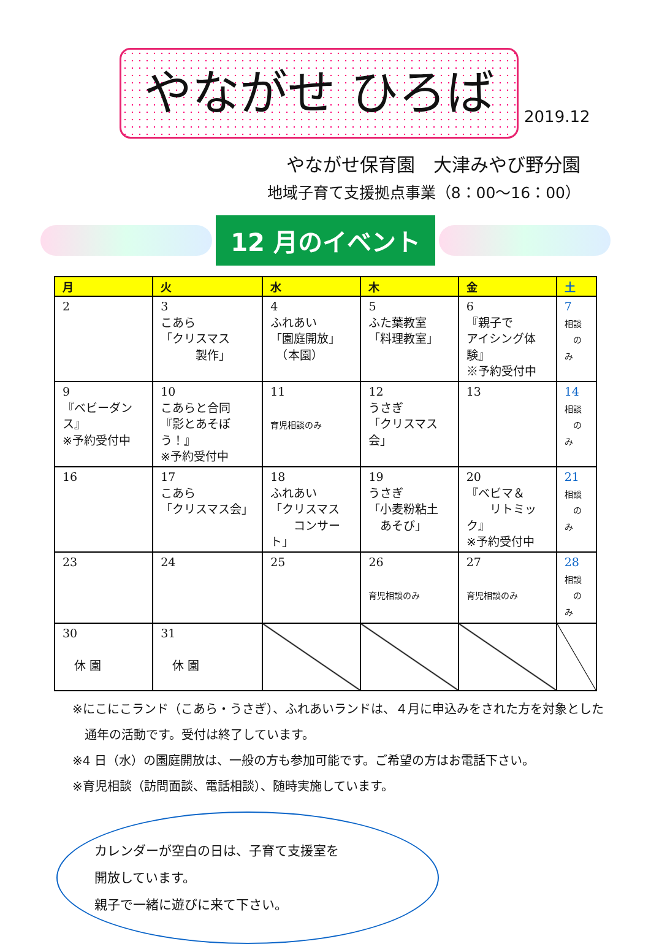やながせ ひろば
2019.12
やながせ保育園　大津みやび野分園
地域子育て支援拠点事業（8：00～16：00）
12 月のイベント
| 月 | 火 | 水 | 木 | 金 | 土 |
| --- | --- | --- | --- | --- | --- |
| 2 | 3 こあら 「クリスマス 製作」 | 4 ふれあい 「園庭開放」 （本園） | 5 ふた葉教室 「料理教室」 | 6 『親子で アイシング体験』 ※予約受付中 | 7 相談 のみ |
| 9 『ベビーダンス』 ※予約受付中 | 10 こあらと合同 『影とあそぼう！』 ※予約受付中 | 11 育児相談のみ | 12 うさぎ 「クリスマス会」 | 13 | 14 相談 のみ |
| 16 | 17 こあら 「クリスマス会」 | 18 ふれあい 「クリスマス コンサート」 | 19 うさぎ 「小麦粉粘土 あそび」 | 20 『ベビマ＆ リトミック』 ※予約受付中 | 21 相談 のみ |
| 23 | 24 | 25 | 26 育児相談のみ | 27 育児相談のみ | 28 相談 のみ |
| 30 休 園 | 31 休 園 | | | | |
※にこにこランド（こあら・うさぎ）、ふれあいランドは、４月に申込みをされた方を対象とした
　通年の活動です。受付は終了しています。
※4 日（水）の園庭開放は、一般の方も参加可能です。ご希望の方はお電話下さい。
※育児相談（訪問面談、電話相談）、随時実施しています。
カレンダーが空白の日は、子育て支援室を
開放しています。
親子で一緒に遊びに来て下さい。